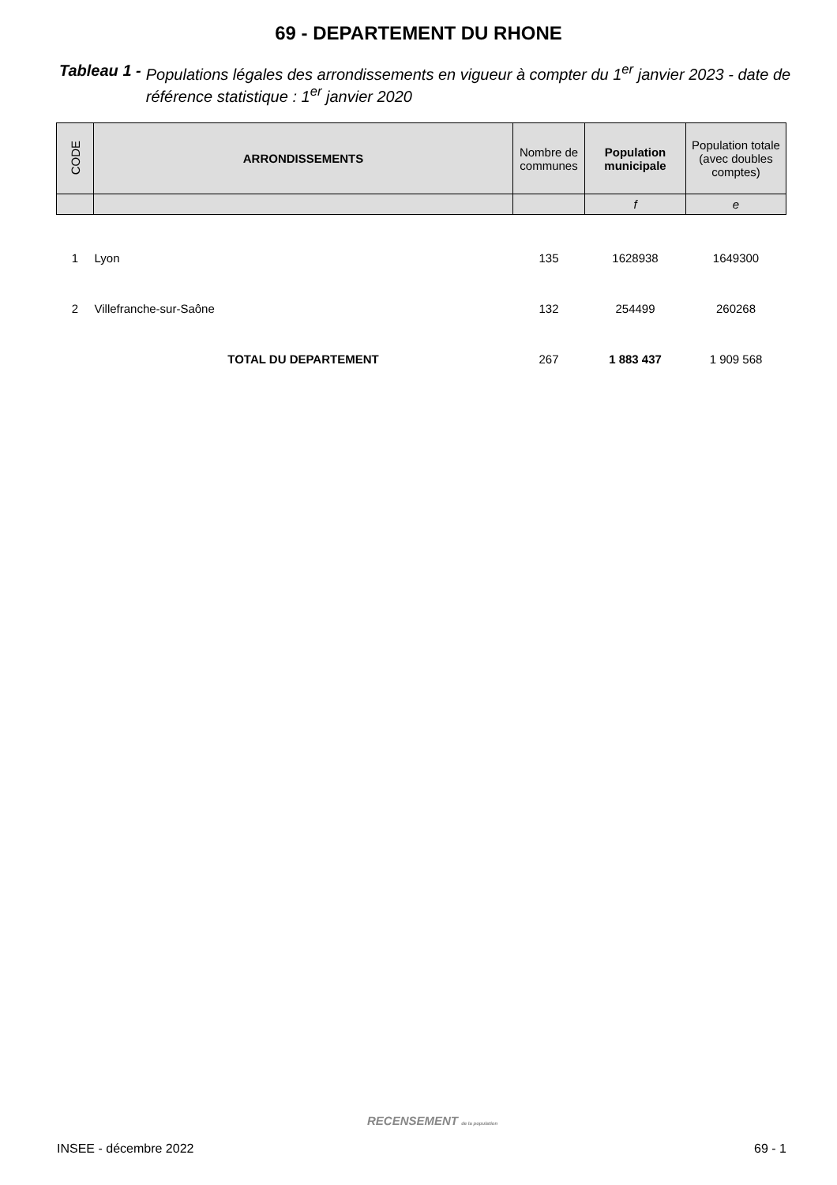69 - DEPARTEMENT DU RHONE
Tableau 1 - Populations légales des arrondissements en vigueur à compter du 1<sup>er</sup> janvier 2023 - date de référence statistique : 1<sup>er</sup> janvier 2020
| CODE | ARRONDISSEMENTS | Nombre de communes | Population municipale | Population totale (avec doubles comptes) |
| --- | --- | --- | --- | --- |
| | | | f | e |
| 1 | Lyon | 135 | 1628938 | 1649300 |
| 2 | Villefranche-sur-Saône | 132 | 254499 | 260268 |
| | TOTAL DU DEPARTEMENT | 267 | 1 883 437 | 1 909 568 |
RECENSEMENT de la population
INSEE - décembre 2022 69 - 1